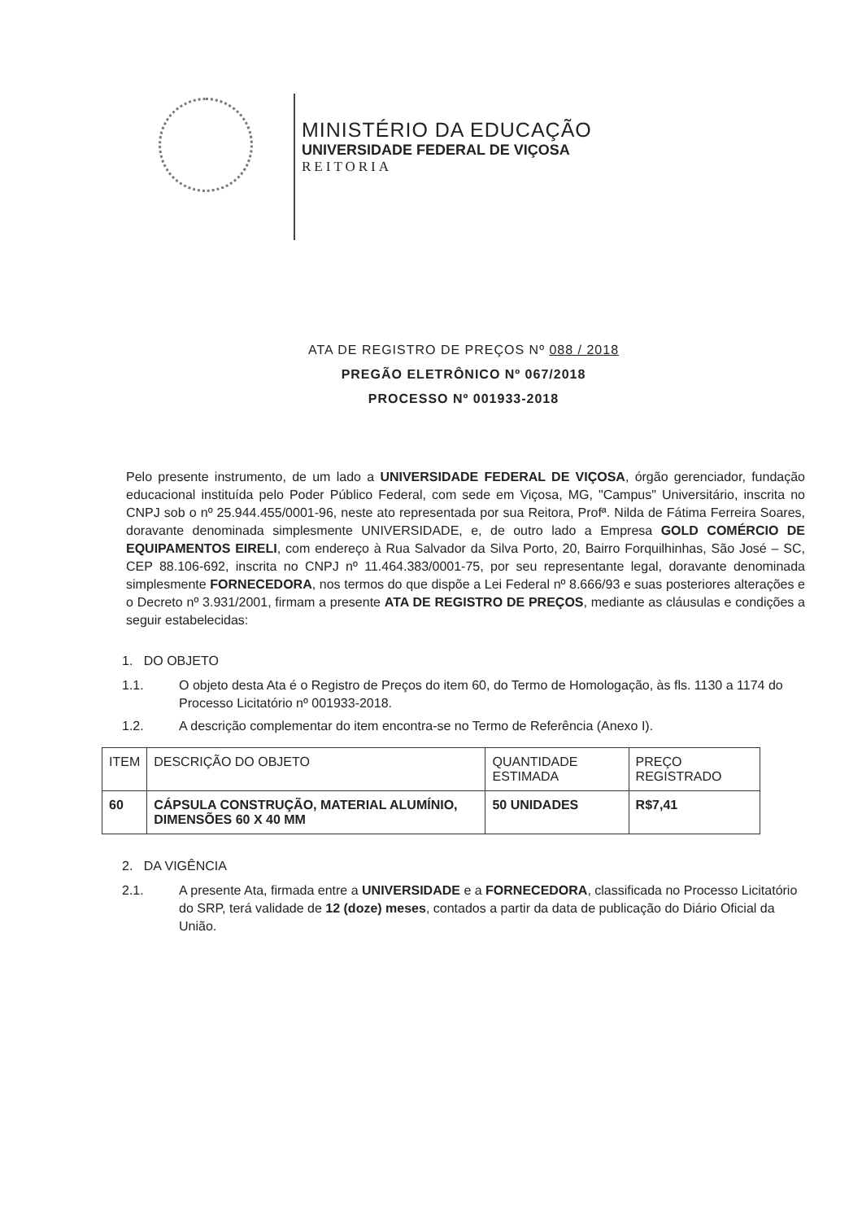MINISTÉRIO DA EDUCAÇÃO
UNIVERSIDADE FEDERAL DE VIÇOSA
REITORIA
ATA DE REGISTRO DE PREÇOS Nº 088 / 2018
PREGÃO ELETRÔNICO Nº 067/2018
PROCESSO Nº 001933-2018
Pelo presente instrumento, de um lado a UNIVERSIDADE FEDERAL DE VIÇOSA, órgão gerenciador, fundação educacional instituída pelo Poder Público Federal, com sede em Viçosa, MG, "Campus" Universitário, inscrita no CNPJ sob o nº 25.944.455/0001-96, neste ato representada por sua Reitora, Profª. Nilda de Fátima Ferreira Soares, doravante denominada simplesmente UNIVERSIDADE, e, de outro lado a Empresa GOLD COMÉRCIO DE EQUIPAMENTOS EIRELI, com endereço à Rua Salvador da Silva Porto, 20, Bairro Forquilhinhas, São José – SC, CEP 88.106-692, inscrita no CNPJ nº 11.464.383/0001-75, por seu representante legal, doravante denominada simplesmente FORNECEDORA, nos termos do que dispõe a Lei Federal nº 8.666/93 e suas posteriores alterações e o Decreto nº 3.931/2001, firmam a presente ATA DE REGISTRO DE PREÇOS, mediante as cláusulas e condições a seguir estabelecidas:
1. DO OBJETO
1.1. O objeto desta Ata é o Registro de Preços do item 60, do Termo de Homologação, às fls. 1130 a 1174 do Processo Licitatório nº 001933-2018.
1.2. A descrição complementar do item encontra-se no Termo de Referência (Anexo I).
| ITEM | DESCRIÇÃO DO OBJETO | QUANTIDADE ESTIMADA | PREÇO REGISTRADO |
| --- | --- | --- | --- |
| 60 | CÁPSULA CONSTRUÇÃO, MATERIAL ALUMÍNIO, DIMENSÕES 60 X 40 MM | 50 UNIDADES | R$7,41 |
2. DA VIGÊNCIA
2.1. A presente Ata, firmada entre a UNIVERSIDADE e a FORNECEDORA, classificada no Processo Licitatório do SRP, terá validade de 12 (doze) meses, contados a partir da data de publicação do Diário Oficial da União.